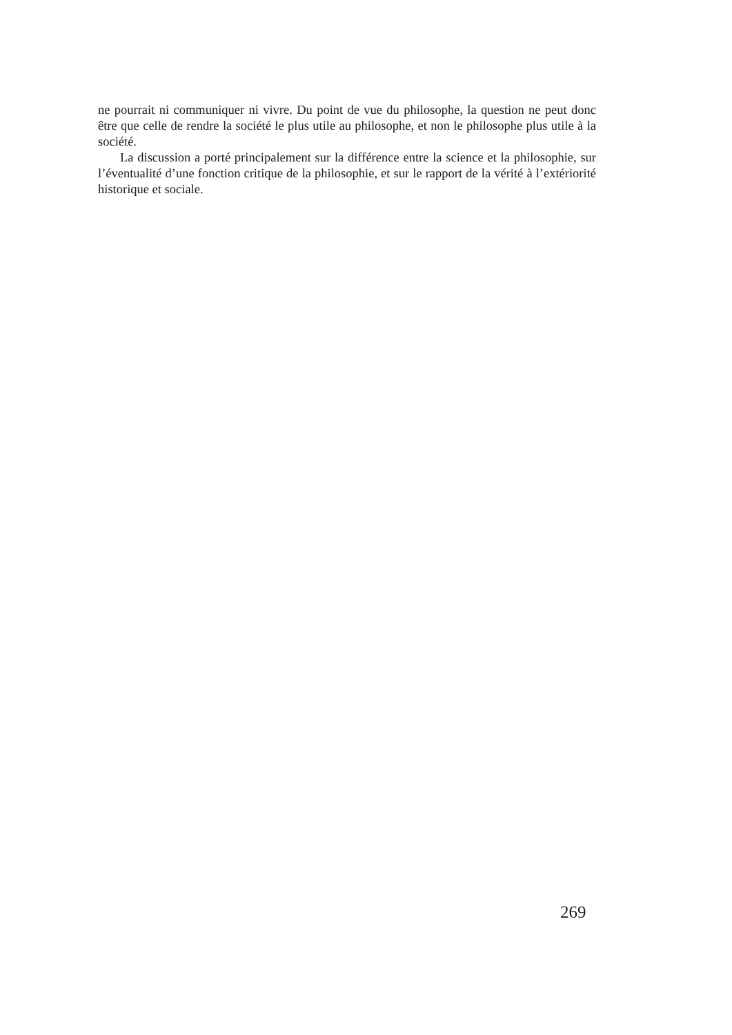ne pourrait ni communiquer ni vivre. Du point de vue du philosophe, la question ne peut donc être que celle de rendre la société le plus utile au philosophe, et non le philosophe plus utile à la société.
La discussion a porté principalement sur la différence entre la science et la philosophie, sur l’éventualité d’une fonction critique de la philosophie, et sur le rapport de la vérité à l’extériorité historique et sociale.
269